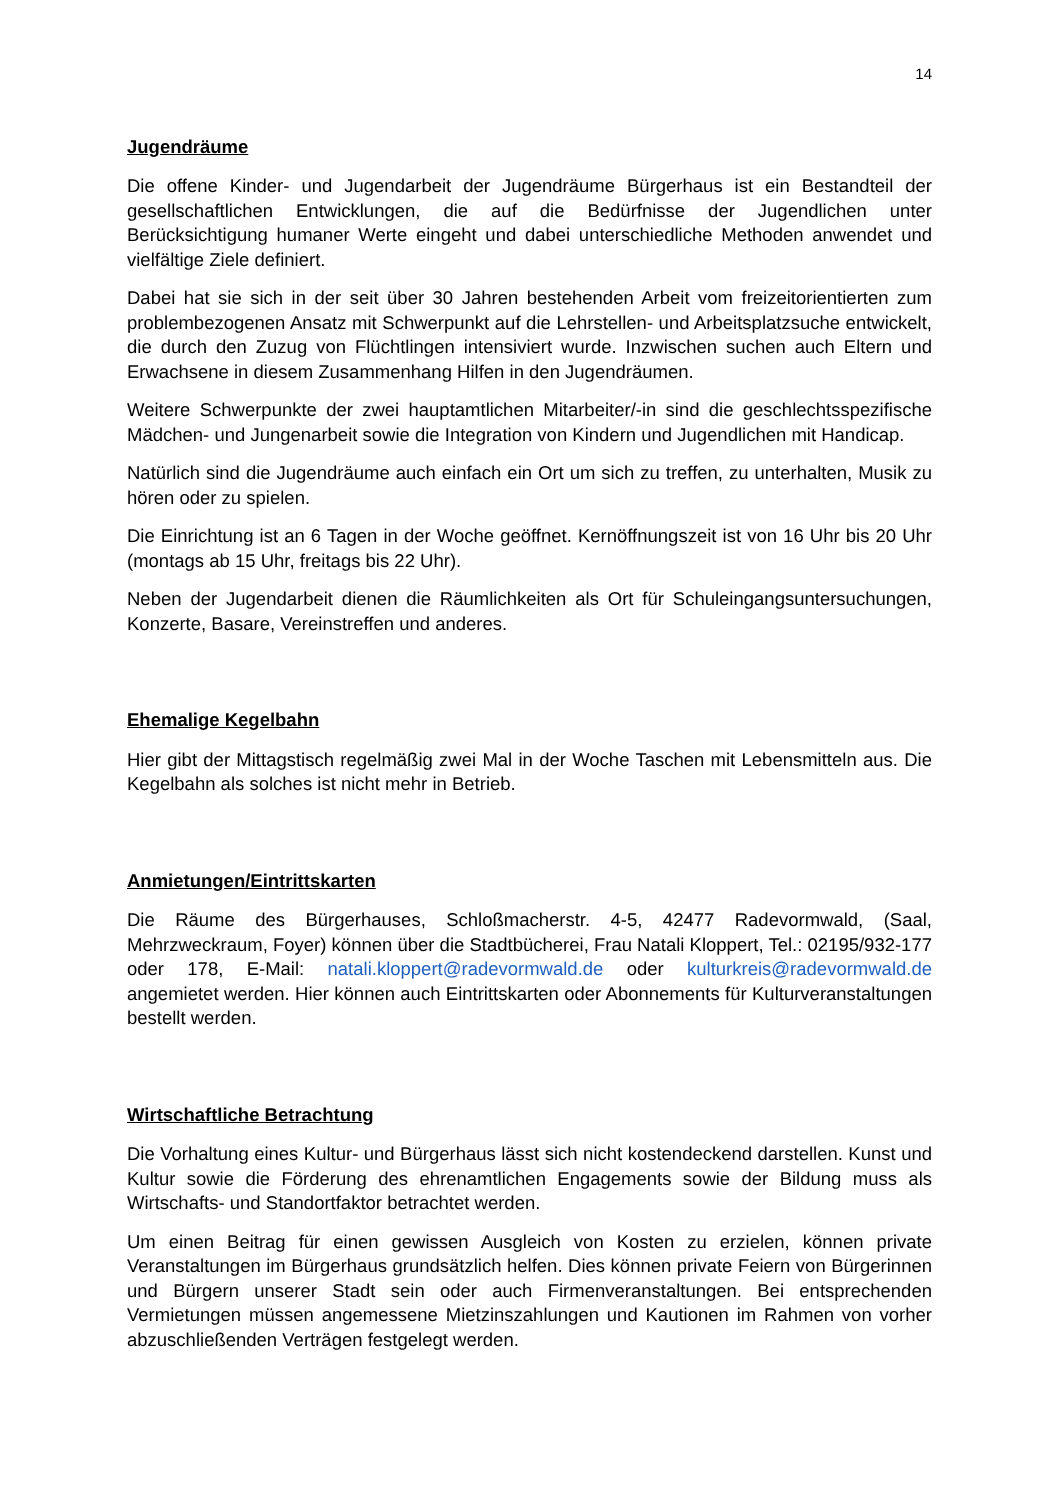14
Jugendräume
Die offene Kinder- und Jugendarbeit der Jugendräume Bürgerhaus ist ein Bestandteil der gesellschaftlichen Entwicklungen, die auf die Bedürfnisse der Jugendlichen unter Berücksichtigung humaner Werte eingeht und dabei unterschiedliche Methoden anwendet und vielfältige Ziele definiert.
Dabei hat sie sich in der seit über 30 Jahren bestehenden Arbeit vom freizeitorientierten zum problembezogenen Ansatz mit Schwerpunkt auf die Lehrstellen- und Arbeitsplatzsuche entwickelt, die durch den Zuzug von Flüchtlingen intensiviert wurde. Inzwischen suchen auch Eltern und Erwachsene in diesem Zusammenhang Hilfen in den Jugendräumen.
Weitere Schwerpunkte der zwei hauptamtlichen Mitarbeiter/-in sind die geschlechtsspezifische Mädchen- und Jungenarbeit sowie die Integration von Kindern und Jugendlichen mit Handicap.
Natürlich sind die Jugendräume auch einfach ein Ort um sich zu treffen, zu unterhalten, Musik zu hören oder zu spielen.
Die Einrichtung ist an 6 Tagen in der Woche geöffnet. Kernöffnungszeit ist von 16 Uhr bis 20 Uhr (montags ab 15 Uhr, freitags bis 22 Uhr).
Neben der Jugendarbeit dienen die Räumlichkeiten als Ort für Schuleingangsuntersuchungen, Konzerte, Basare, Vereinstreffen und anderes.
Ehemalige Kegelbahn
Hier gibt der Mittagstisch regelmäßig zwei Mal in der Woche Taschen mit Lebensmitteln aus. Die Kegelbahn als solches ist nicht mehr in Betrieb.
Anmietungen/Eintrittskarten
Die Räume des Bürgerhauses, Schloßmacherstr. 4-5, 42477 Radevormwald, (Saal, Mehrzweckraum, Foyer) können über die Stadtbücherei, Frau Natali Kloppert, Tel.: 02195/932-177 oder 178, E-Mail: natali.kloppert@radevormwald.de oder kulturkreis@radevormwald.de angemietet werden. Hier können auch Eintrittskarten oder Abonnements für Kulturveranstaltungen bestellt werden.
Wirtschaftliche Betrachtung
Die Vorhaltung eines Kultur- und Bürgerhaus lässt sich nicht kostendeckend darstellen. Kunst und Kultur sowie die Förderung des ehrenamtlichen Engagements sowie der Bildung muss als Wirtschafts- und Standortfaktor betrachtet werden.
Um einen Beitrag für einen gewissen Ausgleich von Kosten zu erzielen, können private Veranstaltungen im Bürgerhaus grundsätzlich helfen. Dies können private Feiern von Bürgerinnen und Bürgern unserer Stadt sein oder auch Firmenveranstaltungen. Bei entsprechenden Vermietungen müssen angemessene Mietzinszahlungen und Kautionen im Rahmen von vorher abzuschließenden Verträgen festgelegt werden.